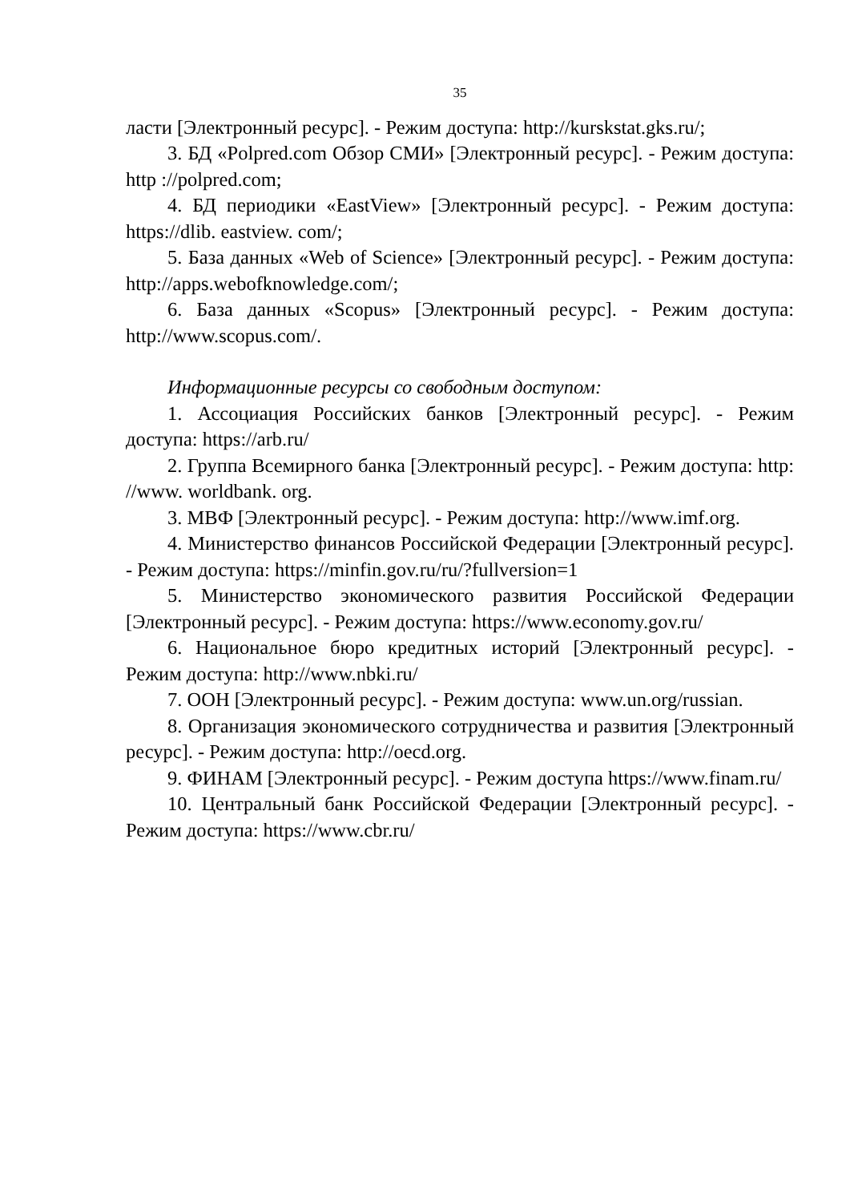35
ласти [Электронный ресурс]. - Режим доступа: http://kurskstat.gks.ru/;
3. БД «Polpred.com Обзор СМИ» [Электронный ресурс]. - Режим доступа: http ://polpred.com;
4. БД периодики «EastView» [Электронный ресурс]. - Режим доступа: https://dlib. eastview. com/;
5. База данных «Web of Science» [Электронный ресурс]. - Режим доступа: http://apps.webofknowledge.com/;
6. База данных «Scopus» [Электронный ресурс]. - Режим доступа: http://www.scopus.com/.
Информационные ресурсы со свободным доступом:
1. Ассоциация Российских банков [Электронный ресурс]. - Режим доступа: https://arb.ru/
2. Группа Всемирного банка [Электронный ресурс]. - Режим доступа: http: //www. worldbank. org.
3. МВФ [Электронный ресурс]. - Режим доступа: http://www.imf.org.
4. Министерство финансов Российской Федерации [Электронный ресурс]. - Режим доступа: https://minfin.gov.ru/ru/?fullversion=1
5. Министерство экономического развития Российской Федерации [Электронный ресурс]. - Режим доступа: https://www.economy.gov.ru/
6. Национальное бюро кредитных историй [Электронный ресурс]. - Режим доступа: http://www.nbki.ru/
7. ООН [Электронный ресурс]. - Режим доступа: www.un.org/russian.
8. Организация экономического сотрудничества и развития [Электронный ресурс]. - Режим доступа: http://oecd.org.
9. ФИНАМ [Электронный ресурс]. - Режим доступа https://www.finam.ru/
10. Центральный банк Российской Федерации [Электронный ресурс]. - Режим доступа: https://www.cbr.ru/